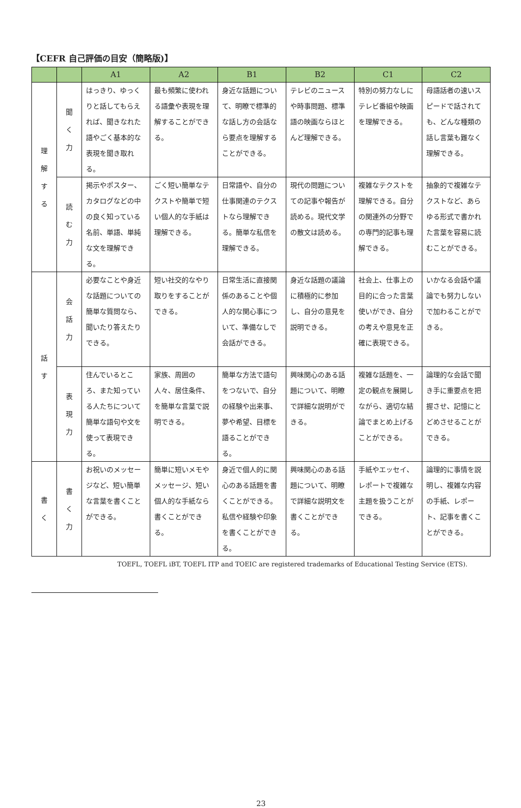【CEFR 自己評価の目安（簡略版)】
| | | A1 | A2 | B1 | B2 | C1 | C2 |
| --- | --- | --- | --- | --- | --- | --- | --- |
| 理 解 す る | 聞 く 力 | はっきり、ゆっくりと話してもらえれば、聞きなれた語やごく基本的な表現を聞き取れる。 | 最も頻繁に使われる語彙や表現を理解することができる。 | 身近な話題について、明瞭で標準的な話し方の会話なら要点を理解することができる。 | テレビのニュースや時事問題、標準語の映画ならほとんど理解できる。 | 特別の努力なしにテレビ番組や映画を理解できる。 | 母語話者の速いスピードで話されても、どんな種類の話し言葉も難なく理解できる。 |
| | 読 む 力 | 掲示やポスター、カタログなどの中の良く知っている名前、単語、単純な文を理解できる。 | ごく短い簡単なテクストや簡単で短い個人的な手紙は理解できる。 | 日常語や、自分の仕事関連のテクストなら理解できる。簡単な私信を理解できる。 | 現代の問題についての記事や報告が読める。現代文学の散文は読める。 | 複雑なテクストを理解できる。自分の関連外の分野での専門的記事も理解できる。 | 抽象的で複雑なテクストなど、あらゆる形式で書かれた言葉を容易に読むことができる。 |
| 話 す | 会 話 力 | 必要なことや身近な話題についての簡単な質問なら、聞いたり答えたりできる。 | 短い社交的なやり取りをすることができる。 | 日常生活に直接関係のあることや個人的な関心事について、準備なしで会話ができる。 | 身近な話題の議論に積極的に参加し、自分の意見を説明できる。 | 社会上、仕事上の目的に合った言葉使いができ、自分の考えや意見を正確に表現できる。 | いかなる会話や議論でも努力しないで加わることができる。 |
| | 表 現 力 | 住んでいるところ、また知っている人たちについて簡単な語句や文を使って表現できる。 | 家族、周囲の人々、居住条件、を簡単な言葉で説明できる。 | 簡単な方法で語句をつないで、自分の経験や出来事、夢や希望、目標を語ることができる。 | 興味関心のある話題について、明瞭で詳細な説明ができる。 | 複雑な話題を、一定の観点を展開しながら、適切な結論でまとめ上げることができる。 | 論理的な会話で聞き手に重要点を把握させ、記憶にとどめさせることができる。 |
| 書 く | 書 く 力 | お祝いのメッセージなど、短い簡単な言葉を書くことができる。 | 簡単に短いメモやメッセージ、短い個人的な手紙なら書くことができる。 | 身近で個人的に関心のある話題を書くことができる。私信や経験や印象を書くことができる。 | 興味関心のある話題について、明瞭で詳細な説明文を書くことができる。 | 手紙やエッセイ、レポートで複雑な主題を扱うことができる。 | 論理的に事情を説明し、複雑な内容の手紙、レポート、記事を書くことができる。 |
TOEFL, TOEFL iBT, TOEFL ITP and TOEIC are registered trademarks of Educational Testing Service (ETS).
23